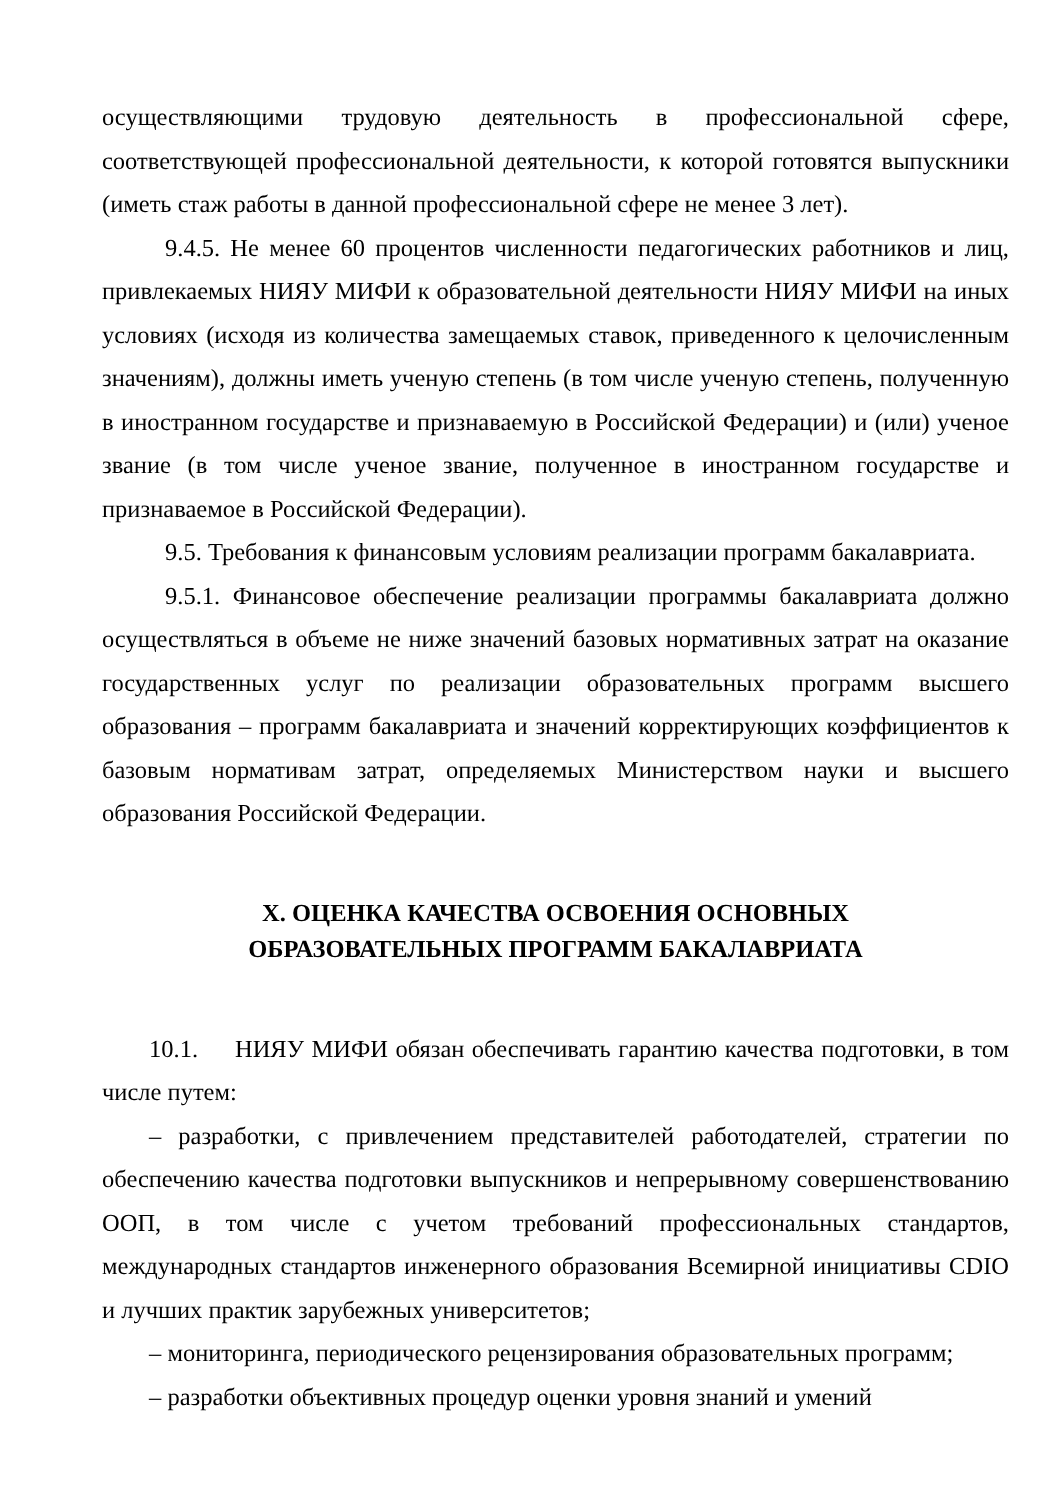осуществляющими трудовую деятельность в профессиональной сфере, соответствующей профессиональной деятельности, к которой готовятся выпускники (иметь стаж работы в данной профессиональной сфере не менее 3 лет).
9.4.5. Не менее 60 процентов численности педагогических работников и лиц, привлекаемых НИЯУ МИФИ к образовательной деятельности НИЯУ МИФИ на иных условиях (исходя из количества замещаемых ставок, приведенного к целочисленным значениям), должны иметь ученую степень (в том числе ученую степень, полученную в иностранном государстве и признаваемую в Российской Федерации) и (или) ученое звание (в том числе ученое звание, полученное в иностранном государстве и признаваемое в Российской Федерации).
9.5. Требования к финансовым условиям реализации программ бакалавриата.
9.5.1. Финансовое обеспечение реализации программы бакалавриата должно осуществляться в объеме не ниже значений базовых нормативных затрат на оказание государственных услуг по реализации образовательных программ высшего образования – программ бакалавриата и значений корректирующих коэффициентов к базовым нормативам затрат, определяемых Министерством науки и высшего образования Российской Федерации.
X. ОЦЕНКА КАЧЕСТВА ОСВОЕНИЯ ОСНОВНЫХ
ОБРАЗОВАТЕЛЬНЫХ ПРОГРАММ БАКАЛАВРИАТА
10.1. НИЯУ МИФИ обязан обеспечивать гарантию качества подготовки, в том числе путем:
– разработки, с привлечением представителей работодателей, стратегии по обеспечению качества подготовки выпускников и непрерывному совершенствованию ООП, в том числе с учетом требований профессиональных стандартов, международных стандартов инженерного образования Всемирной инициативы CDIO и лучших практик зарубежных университетов;
– мониторинга, периодического рецензирования образовательных программ;
– разработки объективных процедур оценки уровня знаний и умений